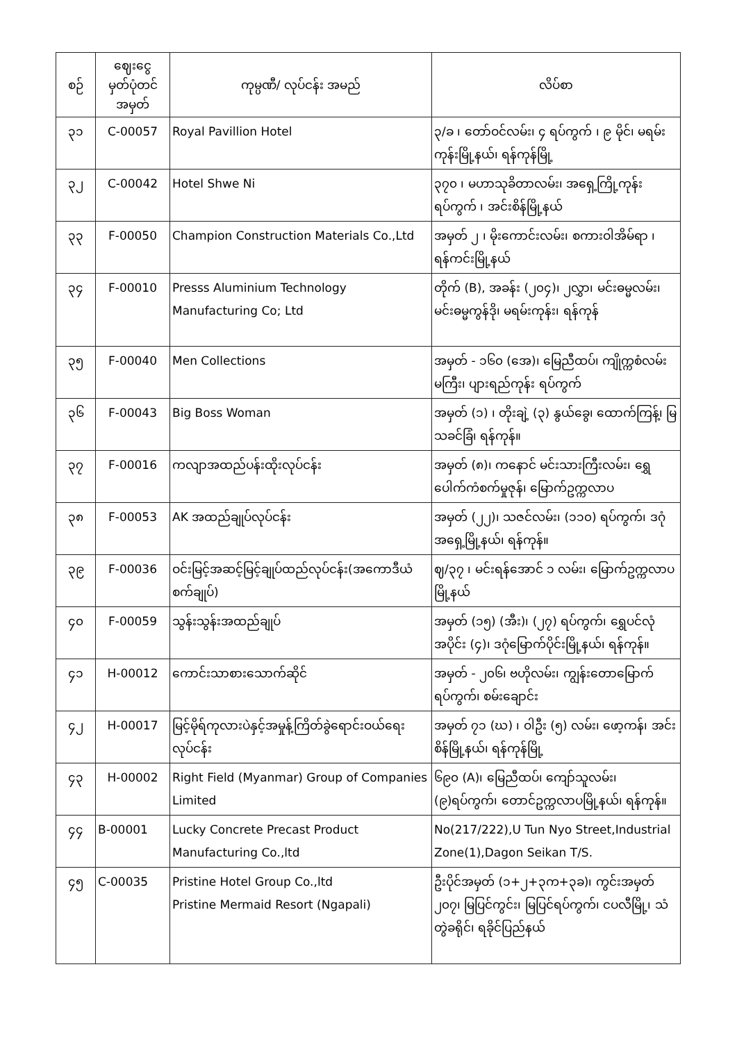| စဉ် | ဈေးငွေ မှတ်ပုံတင် အမှတ် | ကုမ္ပဏီ/ လုပ်ငန်း အမည် | လိပ်စာ |
| --- | --- | --- | --- |
| ၃၁ | C-00057 | Royal Pavillion Hotel | ၃/ခ ၊ တော်ဝင်လမ်း၊ ၄ ရပ်ကွက် ၊ ၉ မိုင်၊ မရမ်းကုန်းမြို့နယ်၊ ရန်ကုန်မြို့ |
| ၃၂ | C-00042 | Hotel Shwe Ni | ၃၇၀ ၊ မဟာသုခိတာလမ်း၊ အရှေ့ကြို့ကုန်းရပ်ကွက် ၊ အင်းစိန်မြို့နယ် |
| ၃၃ | F-00050 | Champion Construction Materials Co.,Ltd | အမှတ် ၂ ၊ မိုးကောင်းလမ်း၊ စကားဝါအိမ်ရာ ၊ ရန်ကင်းမြို့နယ် |
| ၃၄ | F-00010 | Presss Aluminium Technology Manufacturing Co; Ltd | တိုက် (B), အခန်း (၂၀၄)၊ ၂လွှာ၊ မင်းဓမ္မလမ်း၊ မင်းဓမ္မကွန်ဒို၊ မရမ်းကုန်း၊ ရန်ကုန် |
| ၃၅ | F-00040 | Men Collections | အမှတ် - ၁၆၀ (အေ)၊ မြေညီထပ်၊ ကျိုက္ကစံလမ်း မကြီး၊ ပျားရည်ကုန်း ရပ်ကွက် |
| ၃၆ | F-00043 | Big Boss Woman | အမှတ် (၁) ၊ တိုးချဲ့ (၃) နွယ်ခွေ၊ ထောက်ကြန့်၊ မြသခင်ခြံ၊ ရန်ကုန်။ |
| ၃၇ | F-00016 | ကလျာအထည်ပန်းထိုးလုပ်ငန်း | အမှတ် (၈)၊ ကနောင် မင်းသားကြီးလမ်း၊ ရွှေပေါက်ကံစက်မှုဇုန်၊ မြောက်ဥက္ကလာပ |
| ၃၈ | F-00053 | AK အထည်ချုပ်လုပ်ငန်း | အမှတ် (၂၂)၊ သဇင်လမ်း၊ (၁၁၀) ရပ်ကွက်၊ ဒဂုံအရှေ့မြို့နယ်၊ ရန်ကုန်။ |
| ၃၉ | F-00036 | ဝင်းမြင့်အဆင့်မြင့်ချုပ်ထည်လုပ်ငန်း(အကောဒီယံစက်ချုပ်) | ဈ/၃၇ ၊ မင်းရန်အောင် ၁ လမ်း၊ မြောက်ဥက္ကလာပမြို့နယ် |
| ၄၀ | F-00059 | သွန်းသွန်းအထည်ချုပ် | အမှတ် (၁၅) (အီး)၊ (၂၇) ရပ်ကွက်၊ ရွှေပင်လုံအပိုင်း (၄)၊ ဒဂုံမြောက်ပိုင်းမြို့နယ်၊ ရန်ကုန်။ |
| ၄၁ | H-00012 | ကောင်းသာစားသောက်ဆိုင် | အမှတ် - ၂၀၆၊ ဗဟိုလမ်း၊ ကျွန်းတောမြောက် ရပ်ကွက်၊ စမ်းချောင်း |
| ၄၂ | H-00017 | မြင့်မိုရ်ကုလားပဲနှင့်အမှုန့်ကြိတ်ခွဲရောင်းဝယ်ရေးလုပ်ငန်း | အမှတ် ၇၁ (ဃ) ၊ ဝါဦး (၅) လမ်း၊ ဖော့ကန်၊ အင်းစိန်မြို့နယ်၊ ရန်ကုန်မြို့ |
| ၄၃ | H-00002 | Right Field (Myanmar) Group of Companies Limited | ၆၉၀ (A)၊ မြေညီထပ်၊ ကျော်သူလမ်း၊ (၉)ရပ်ကွက်၊ တောင်ဥက္ကလာပမြို့နယ်၊ ရန်ကုန်။ |
| ၄၄ | B-00001 | Lucky Concrete Precast Product Manufacturing Co.,ltd | No(217/222),U Tun Nyo Street,Industrial Zone(1),Dagon Seikan T/S. |
| ၄၅ | C-00035 | Pristine Hotel Group Co.,ltd Pristine Mermaid Resort (Ngapali) | ဦးပိုင်အမှတ် (၁+၂+၃က+၃ခ)၊ ကွင်းအမှတ် ၂၀၇၊ မြပြင်ကွင်း၊ မြပြင်ရပ်ကွက်၊ ငပလီမြို့၊ သံတွဲခရိုင်၊ ရခိုင်ပြည်နယ် |